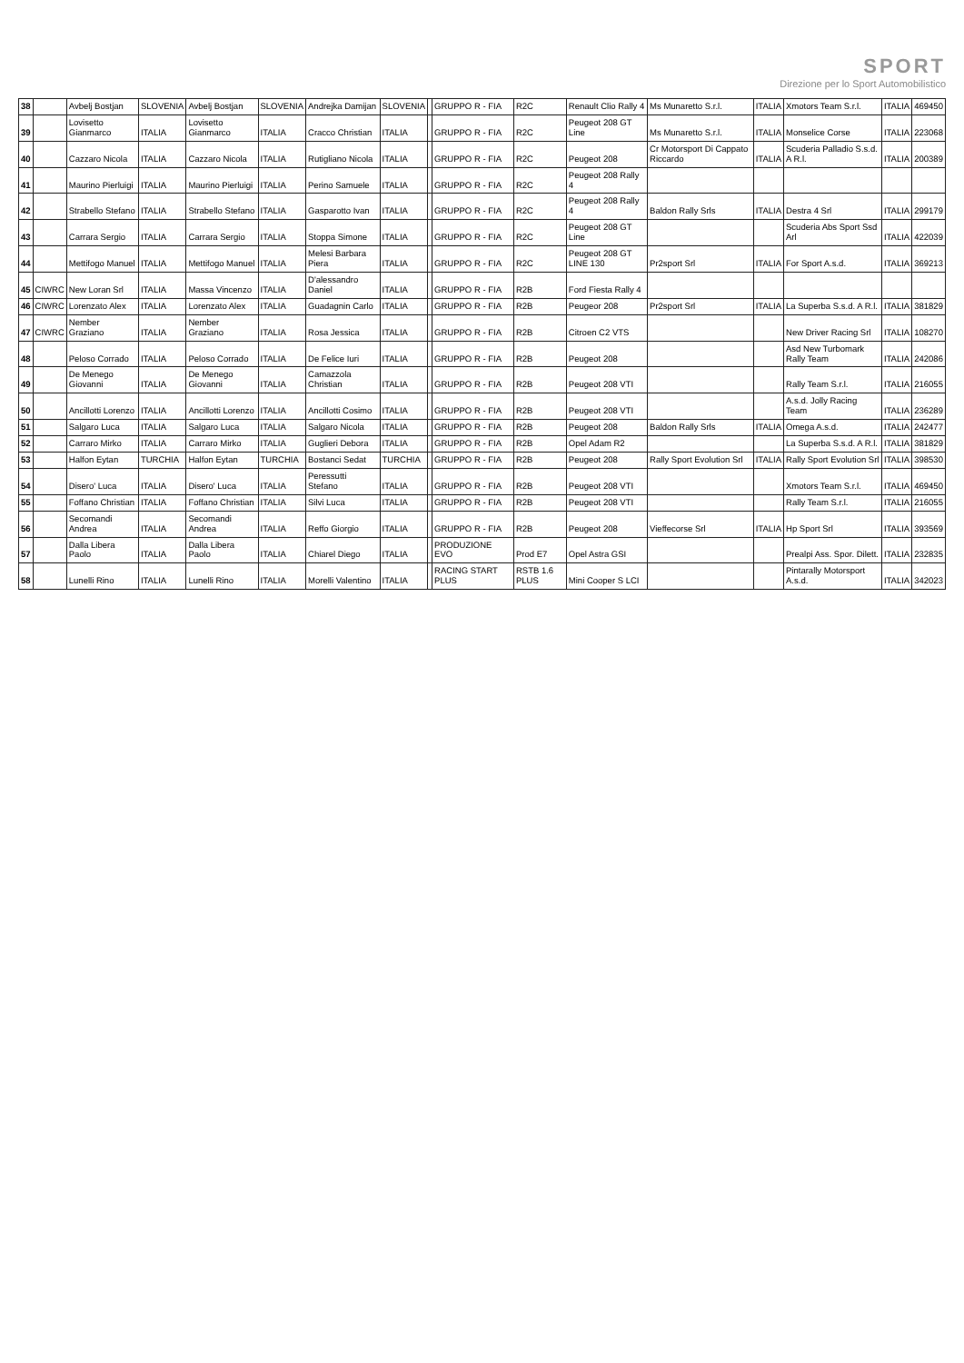SPORT
Direzione per lo Sport Automobilistico
| 38 | | Avbelj Bostjan | SLOVENIA | Avbelj Bostjan | SLOVENIA | Andrejka Damijan | SLOVENIA | | GRUPPO R - FIA | R2C | Renault Clio Rally 4 | Ms Munaretto S.r.l. | ITALIA | Xmotors Team S.r.l. | ITALIA | 469450 |
| 39 | | Lovisetto Gianmarco | ITALIA | Lovisetto Gianmarco | ITALIA | Cracco Christian | ITALIA | | GRUPPO R - FIA | R2C | Peugeot 208 GT Line | Ms Munaretto S.r.l. | ITALIA | Monselice Corse | ITALIA | 223068 |
| 40 | | Cazzaro Nicola | ITALIA | Cazzaro Nicola | ITALIA | Rutigliano Nicola | ITALIA | | GRUPPO R - FIA | R2C | Peugeot 208 | Cr Motorsport Di Cappato Riccardo | ITALIA | Scuderia Palladio S.s.d. A R.l. | ITALIA | 200389 |
| 41 | | Maurino Pierluigi | ITALIA | Maurino Pierluigi | ITALIA | Perino Samuele | ITALIA | | GRUPPO R - FIA | R2C | Peugeot 208 Rally 4 | | | | | |
| 42 | | Strabello Stefano | ITALIA | Strabello Stefano | ITALIA | Gasparotto Ivan | ITALIA | | GRUPPO R - FIA | R2C | Peugeot 208 Rally 4 | Baldon Rally Srls | ITALIA | Destra 4 Srl | ITALIA | 299179 |
| 43 | | Carrara Sergio | ITALIA | Carrara Sergio | ITALIA | Stoppa Simone | ITALIA | | GRUPPO R - FIA | R2C | Peugeot 208 GT Line | | | Scuderia Abs Sport Ssd Arl | ITALIA | 422039 |
| 44 | | Mettifogo Manuel | ITALIA | Mettifogo Manuel | ITALIA | Melesi Barbara Piera | ITALIA | | GRUPPO R - FIA | R2C | Peugeot 208 GT LINE 130 | Pr2sport Srl | ITALIA | For Sport A.s.d. | ITALIA | 369213 |
| 45 | CIWRC | New Loran Srl | ITALIA | Massa Vincenzo | ITALIA | D'alessandro Daniel | ITALIA | | GRUPPO R - FIA | R2B | Ford Fiesta Rally 4 | | | | | |
| 46 | CIWRC | Lorenzato Alex | ITALIA | Lorenzato Alex | ITALIA | Guadagnin Carlo | ITALIA | | GRUPPO R - FIA | R2B | Peugeor 208 | Pr2sport Srl | ITALIA | La Superba S.s.d. A R.l. | ITALIA | 381829 |
| 47 | CIWRC | Nember Graziano | ITALIA | Nember Graziano | ITALIA | Rosa Jessica | ITALIA | | GRUPPO R - FIA | R2B | Citroen C2 VTS | | | New Driver Racing Srl | ITALIA | 108270 |
| 48 | | Peloso Corrado | ITALIA | Peloso Corrado | ITALIA | De Felice Iuri | ITALIA | | GRUPPO R - FIA | R2B | Peugeot 208 | | | Asd New Turbomark Rally Team | ITALIA | 242086 |
| 49 | | De Menego Giovanni | ITALIA | De Menego Giovanni | ITALIA | Camazzola Christian | ITALIA | | GRUPPO R - FIA | R2B | Peugeot 208 VTI | | | Rally Team S.r.l. | ITALIA | 216055 |
| 50 | | Ancillotti Lorenzo | ITALIA | Ancillotti Lorenzo | ITALIA | Ancillotti Cosimo | ITALIA | | GRUPPO R - FIA | R2B | Peugeot 208 VTI | | | A.s.d. Jolly Racing Team | ITALIA | 236289 |
| 51 | | Salgaro Luca | ITALIA | Salgaro Luca | ITALIA | Salgaro Nicola | ITALIA | | GRUPPO R - FIA | R2B | Peugeot 208 | Baldon Rally Srls | ITALIA | Omega A.s.d. | ITALIA | 242477 |
| 52 | | Carraro Mirko | ITALIA | Carraro Mirko | ITALIA | Guglieri Debora | ITALIA | | GRUPPO R - FIA | R2B | Opel Adam R2 | | | La Superba S.s.d. A R.l. | ITALIA | 381829 |
| 53 | | Halfon Eytan | TURCHIA | Halfon Eytan | TURCHIA | Bostanci Sedat | TURCHIA | | GRUPPO R - FIA | R2B | Peugeot 208 | Rally Sport Evolution Srl | ITALIA | Rally Sport Evolution Srl | ITALIA | 398530 |
| 54 | | Disero' Luca | ITALIA | Disero' Luca | ITALIA | Peressutti Stefano | ITALIA | | GRUPPO R - FIA | R2B | Peugeot 208 VTI | | | Xmotors Team S.r.l. | ITALIA | 469450 |
| 55 | | Foffano Christian | ITALIA | Foffano Christian | ITALIA | Silvi Luca | ITALIA | | GRUPPO R - FIA | R2B | Peugeot 208 VTI | | | Rally Team S.r.l. | ITALIA | 216055 |
| 56 | | Secomandi Andrea | ITALIA | Secomandi Andrea | ITALIA | Reffo Giorgio | ITALIA | | GRUPPO R - FIA | R2B | Peugeot 208 | Vieffecorse Srl | ITALIA | Hp Sport Srl | ITALIA | 393569 |
| 57 | | Dalla Libera Paolo | ITALIA | Dalla Libera Paolo | ITALIA | Chiarel Diego | ITALIA | | PRODUZIONE EVO | Prod E7 | Opel Astra GSI | | | Prealpi Ass. Spor. Dilett. | ITALIA | 232835 |
| 58 | | Lunelli Rino | ITALIA | Lunelli Rino | ITALIA | Morelli Valentino | ITALIA | | RACING START PLUS | RSTB 1.6 PLUS | Mini Cooper S LCI | | | Pintarally Motorsport A.s.d. | ITALIA | 342023 |